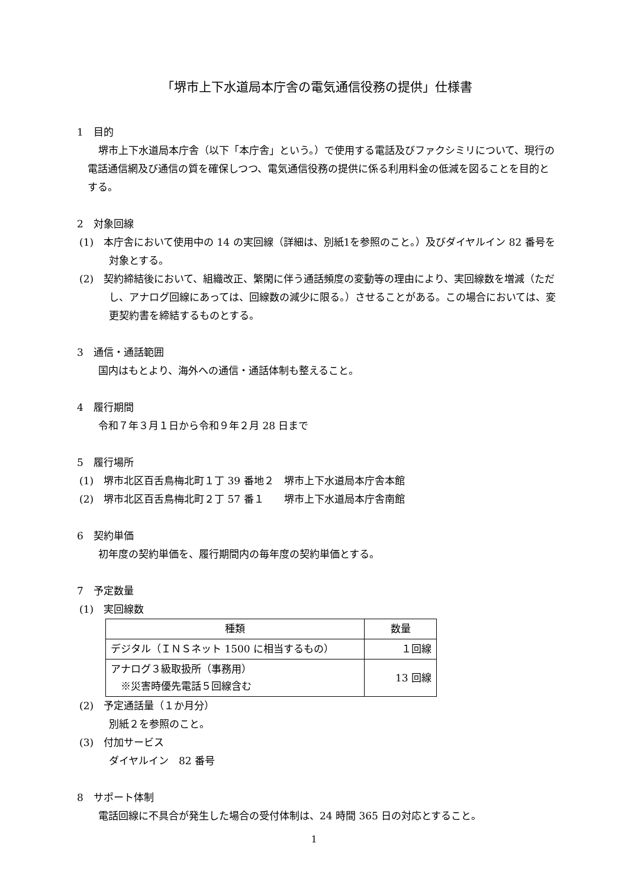「堺市上下水道局本庁舎の電気通信役務の提供」仕様書
1　目的
堺市上下水道局本庁舎（以下「本庁舎」という。）で使用する電話及びファクシミリについて、現行の電話通信網及び通信の質を確保しつつ、電気通信役務の提供に係る利用料金の低減を図ることを目的とする。
2　対象回線
(1)　本庁舎において使用中の 14 の実回線（詳細は、別紙1を参照のこと。）及びダイヤルイン 82 番号を対象とする。
(2)　契約締結後において、組織改正、繁閑に伴う通話頻度の変動等の理由により、実回線数を増減（ただし、アナログ回線にあっては、回線数の減少に限る。）させることがある。この場合においては、変更契約書を締結するものとする。
3　通信・通話範囲
国内はもとより、海外への通信・通話体制も整えること。
4　履行期間
令和７年３月１日から令和９年２月 28 日まで
5　履行場所
(1)　堺市北区百舌鳥梅北町１丁 39 番地２　堺市上下水道局本庁舎本館
(2)　堺市北区百舌鳥梅北町２丁 57 番１　　堺市上下水道局本庁舎南館
6　契約単価
初年度の契約単価を、履行期間内の毎年度の契約単価とする。
7　予定数量
(1)　実回線数
| 種類 | 数量 |
| --- | --- |
| デジタル（ＩＮＳネット 1500 に相当するもの） | １回線 |
| アナログ３級取扱所（事務用） ※災害時優先電話５回線含む | 13 回線 |
(2)　予定通話量（１か月分）
別紙２を参照のこと。
(3)　付加サービス
ダイヤルイン　82 番号
8　サポート体制
電話回線に不具合が発生した場合の受付体制は、24 時間 365 日の対応とすること。
1